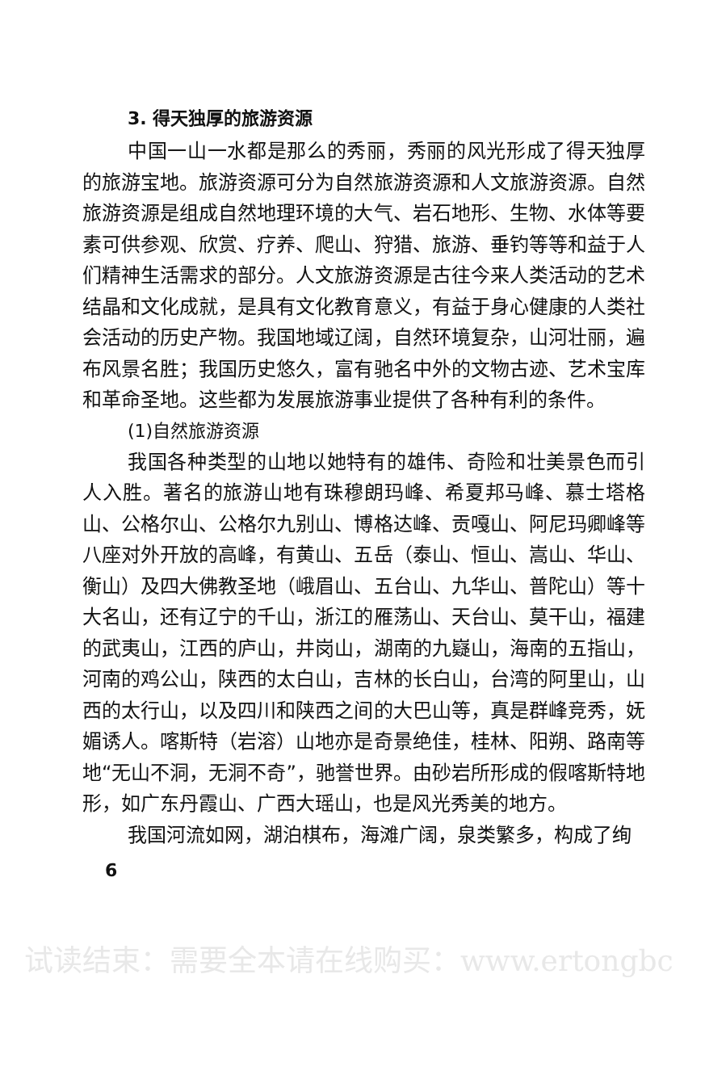3. 得天独厚的旅游资源
中国一山一水都是那么的秀丽，秀丽的风光形成了得天独厚的旅游宝地。旅游资源可分为自然旅游资源和人文旅游资源。自然旅游资源是组成自然地理环境的大气、岩石地形、生物、水体等要素可供参观、欣赏、疗养、爬山、狩猎、旅游、垂钓等等和益于人们精神生活需求的部分。人文旅游资源是古往今来人类活动的艺术结晶和文化成就，是具有文化教育意义，有益于身心健康的人类社会活动的历史产物。我国地域辽阔，自然环境复杂，山河壮丽，遍布风景名胜；我国历史悠久，富有驰名中外的文物古迹、艺术宝库和革命圣地。这些都为发展旅游事业提供了各种有利的条件。
(1)自然旅游资源
我国各种类型的山地以她特有的雄伟、奇险和壮美景色而引人入胜。著名的旅游山地有珠穆朗玛峰、希夏邦马峰、慕士塔格山、公格尔山、公格尔九别山、博格达峰、贡嘎山、阿尼玛卿峰等八座对外开放的高峰，有黄山、五岳（泰山、恒山、嵩山、华山、衡山）及四大佛教圣地（峨眉山、五台山、九华山、普陀山）等十大名山，还有辽宁的千山，浙江的雁荡山、天台山、莫干山，福建的武夷山，江西的庐山，井岗山，湖南的九嶷山，海南的五指山，河南的鸡公山，陕西的太白山，吉林的长白山，台湾的阿里山，山西的太行山，以及四川和陕西之间的大巴山等，真是群峰竞秀，妩媚诱人。喀斯特（岩溶）山地亦是奇景绝佳，桂林、阳朔、路南等地“无山不洞，无洞不奇”，驰誉世界。由砂岩所形成的假喀斯特地形，如广东丹霞山、广西大瑶山，也是风光秀美的地方。
我国河流如网，湖泊棋布，海滩广阔，泉类繁多，构成了绚
6
试读结束：需要全本请在线购买：www.ertongbc